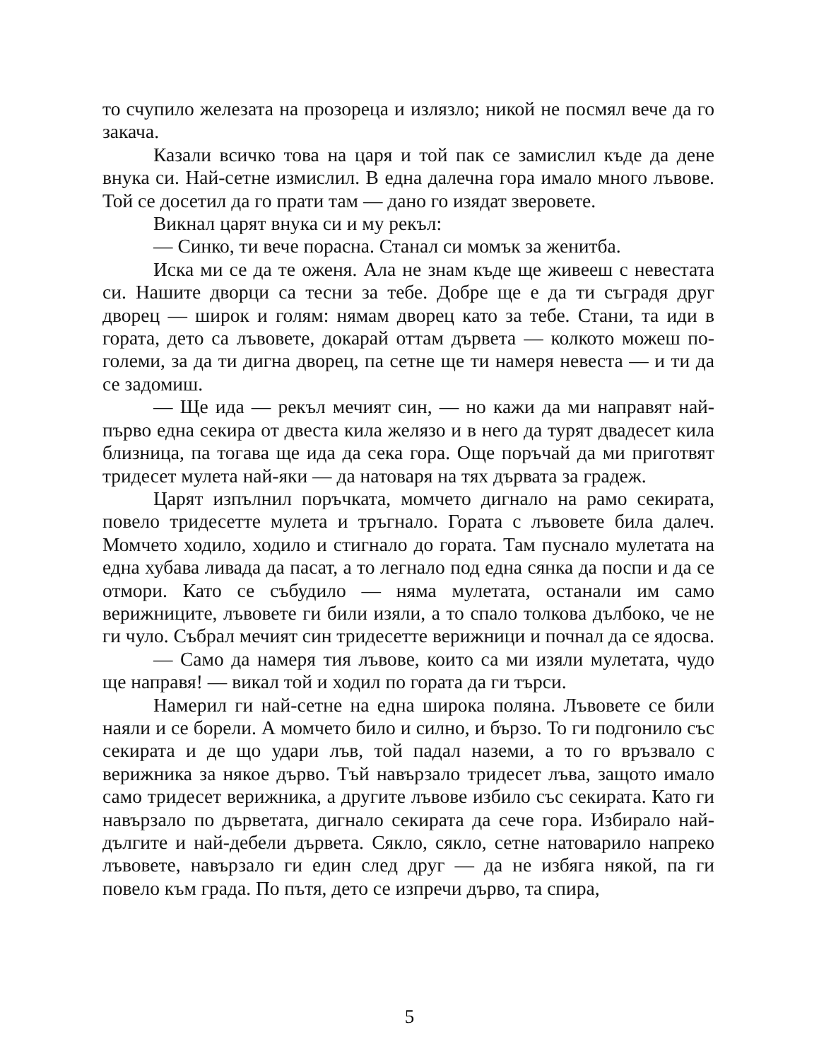то счупило железата на прозореца и излязло; никой не посмял вече да го закача.
Казали всичко това на царя и той пак се замислил къде да дене внука си. Най-сетне измислил. В една далечна гора имало много лъвове. Той се досетил да го прати там — дано го изядат зверовете.
Викнал царят внука си и му рекъл:
— Синко, ти вече порасна. Станал си момък за женитба.
Иска ми се да те оженя. Ала не знам къде ще живееш с невестата си. Нашите дворци са тесни за тебе. Добре ще е да ти съградя друг дворец — широк и голям: нямам дворец като за тебе. Стани, та иди в гората, дето са лъвовете, докарай оттам дървета — колкото можеш по-големи, за да ти дигна дворец, па сетне ще ти намеря невеста — и ти да се задомиш.
— Ще ида — рекъл мечият син, — но кажи да ми направят най-първо една секира от двеста кила желязо и в него да турят двадесет кила близница, па тогава ще ида да сека гора. Още поръчай да ми приготвят тридесет мулета най-яки — да натоваря на тях дървата за градеж.
Царят изпълнил поръчката, момчето дигнало на рамо секирата, повело тридесетте мулета и тръгнало. Гората с лъвовете била далеч. Момчето ходило, ходило и стигнало до гората. Там пуснало мулетата на една хубава ливада да пасат, а то легнало под една сянка да поспи и да се отмори. Като се събудило — няма мулетата, останали им само верижниците, лъвовете ги били изяли, а то спало толкова дълбоко, че не ги чуло. Събрал мечият син тридесетте верижници и почнал да се ядосва.
— Само да намеря тия лъвове, които са ми изяли мулетата, чудо ще направя! — викал той и ходил по гората да ги търси.
Намерил ги най-сетне на една широка поляна. Лъвовете се били наяли и се борели. А момчето било и силно, и бързо. То ги подгонило със секирата и де що удари лъв, той падал наземи, а то го връзвало с верижника за някое дърво. Тъй навързало тридесет лъва, защото имало само тридесет верижника, а другите лъвове избило със секирата. Като ги навързало по дърветата, дигнало секирата да сече гора. Избирало най-дългите и най-дебели дървета. Сякло, сякло, сетне натоварило напреко лъвовете, навързало ги един след друг — да не избяга някой, па ги повело към града. По пътя, дето се изпречи дърво, та спира,
5